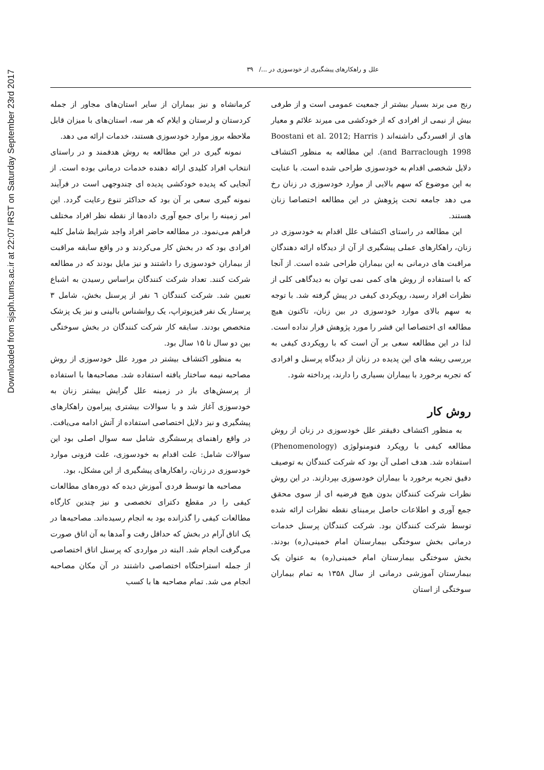Downloaded from sjsph.tums.ac.ir at 22:07 IRST on Saturday September 23rd 2017
علل و راهکارهای پیشگیری از خودسوزی در .../ ۳۹
رنج می برند بسیار بیشتر از جمعیت عمومی است و از طرفی بیش از نیمی از افرادی که از خودکشی می میرند علائم و معیار های از افسردگی داشته‌اند ( Boostani et al. 2012; Harris and Barraclough 1998). این مطالعه به منظور اکتشاف دلایل شخصی اقدام به خودسوزی طراحی شده است. با عنایت به این موضوع که سهم بالایی از موارد خودسوزی در زنان رخ می دهد جامعه تحت پژوهش در این مطالعه اختصاصا زنان هستند.
این مطالعه در راستای اکتشاف علل اقدام به خودسوزی در زنان، راهکارهای عملی پیشگیری از آن از دیدگاه ارائه دهندگان مراقبت های درمانی به این بیماران طراحی شده است. از آنجا که با استفاده از روش های کمی نمی توان به دیدگاهی کلی از نظرات افراد رسید، رویکردی کیفی در پیش گرفته شد. با توجه به سهم بالای موارد خودسوزی در بین زنان، تاکنون هیچ مطالعه ای اختصاصا این قشر را مورد پژوهش قرار نداده است. لذا در این مطالعه سعی بر آن است که با رویکردی کیفی به بررسی ریشه های این پدیده در زنان از دیدگاه پرسنل و افرادی که تجربه برخورد با بیماران بسیاری را دارند، پرداخته شود.
روش کار
به منظور اکتشاف دقیقتر علل خودسوزی در زنان از روش مطالعه کیفی با رویکرد فنومنولوژی (Phenomenology) استفاده شد. هدف اصلی آن بود که شرکت کنندگان به توصیف دقیق تجربه برخورد با بیماران خودسوزی بپردازند. در این روش نظرات شرکت کنندگان بدون هیچ فرضیه ای از سوی محقق جمع آوری و اطلاعات حاصل برمبنای نقطه نظرات ارائه شده توسط شرکت کنندگان بود. شرکت کنندگان پرسنل خدمات درمانی بخش سوختگی بیمارستان امام خمینی(ره) بودند. بخش سوختگی بیمارستان امام خمینی(ره) به عنوان یک بیمارستان آموزشی درمانی از سال ۱۳۵۸ به تمام بیماران سوختگی از استان
کرمانشاه و نیز بیماران از سایر استان‌های مجاور از جمله کردستان و لرستان و ایلام که هر سه، استان‌های با میزان قابل ملاحظه بروز موارد خودسوزی هستند، خدمات ارائه می دهد.
نمونه گیری در این مطالعه به روش هدفمند و در راستای انتخاب افراد کلیدی ارائه دهنده خدمات درمانی بوده است. از آنجایی که پدیده خودکشی پدیده ای چندوجهی است در فرآیند نمونه گیری سعی بر آن بود که حداکثر تنوع رعایت گردد. این امر زمینه را برای جمع آوری داده‌ها از نقطه نظر افراد مختلف فراهم می‌نمود. در مطالعه حاضر افراد واجد شرایط شامل کلیه افرادی بود که در بخش کار می‌کردند و در واقع سابقه مراقبت از بیماران خودسوزی را داشتند و نیز مایل بودند که در مطالعه شرکت کنند. تعداد شرکت کنندگان براساس رسیدن به اشباع تعیین شد. شرکت کنندگان ٦ نفر از پرسنل بخش، شامل ۳ پرستار یک نفر فیزیوتراپ، یک روانشناس بالینی و نیز یک پزشک متخصص بودند. سابقه کار شرکت کنندگان در بخش سوختگی بین دو سال تا ۱۵ سال بود.
به منظور اکتشاف بیشتر در مورد علل خودسوزی از روش مصاحبه نیمه ساختار یافته استفاده شد. مصاحبه‌ها با استفاده از پرسش‌های باز در زمینه علل گرایش بیشتر زنان به خودسوزی آغاز شد و با سوالات بیشتری پیرامون راهکارهای پیشگیری و نیز دلایل اختصاصی استفاده از آتش ادامه می‌یافت. در واقع راهنمای پرسشگری شامل سه سوال اصلی بود این سوالات شامل: علت اقدام به خودسوزی، علت فزونی موارد خودسوزی در زنان، راهکارهای پیشگیری از این مشکل، بود.
مصاحبه ها توسط فردی آموزش دیده که دوره‌های مطالعات کیفی را در مقطع دکترای تخصصی و نیز چندین کارگاه مطالعات کیفی را گذرانده بود به انجام رسیده‌اند. مصاحبه‌ها در یک اتاق آرام در بخش که حداقل رفت و آمدها به آن اتاق صورت می‌گرفت انجام شد. البته در مواردی که پرسنل اتاق اختصاصی از جمله استراحتگاه اختصاصی داشتند در آن مکان مصاحبه انجام می شد. تمام مصاحبه ها با کسب